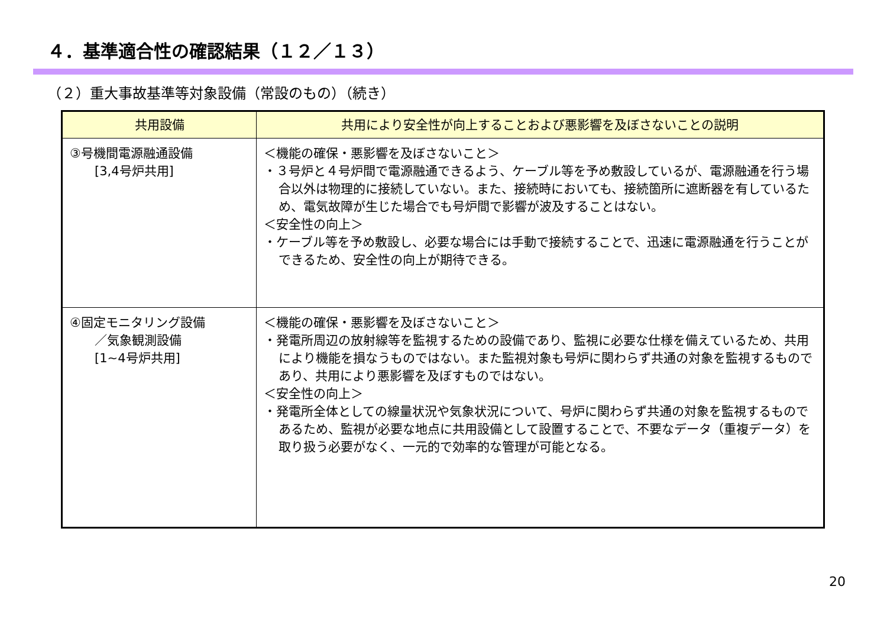４．基準適合性の確認結果（１２／１３）
（２）重大事故基準等対象設備（常設のもの）（続き）
| 共用設備 | 共用により安全性が向上することおよび悪影響を及ぼさないことの説明 |
| --- | --- |
| ③号機間電源融通設備 [3,4号炉共用] | ＜機能の確保・悪影響を及ぼさないこと＞ ・３号炉と４号炉間で電源融通できるよう、ケーブル等を予め敷設しているが、電源融通を行う場合以外は物理的に接続していない。また、接続時においても、接続箇所に遮断器を有しているため、電気故障が生じた場合でも号炉間で影響が波及することはない。 ＜安全性の向上＞ ・ケーブル等を予め敷設し、必要な場合には手動で接続することで、迅速に電源融通を行うことができるため、安全性の向上が期待できる。 |
| ④固定モニタリング設備 ／気象観測設備 [1~4号炉共用] | ＜機能の確保・悪影響を及ぼさないこと＞ ・発電所周辺の放射線等を監視するための設備であり、監視に必要な仕様を備えているため、共用により機能を損なうものではない。また監視対象も号炉に関わらず共通の対象を監視するものであり、共用により悪影響を及ぼすものではない。 ＜安全性の向上＞ ・発電所全体としての線量状況や気象状況について、号炉に関わらず共通の対象を監視するものであるため、監視が必要な地点に共用設備として設置することで、不要なデータ（重複データ）を取り扱う必要がなく、一元的で効率的な管理が可能となる。 |
20